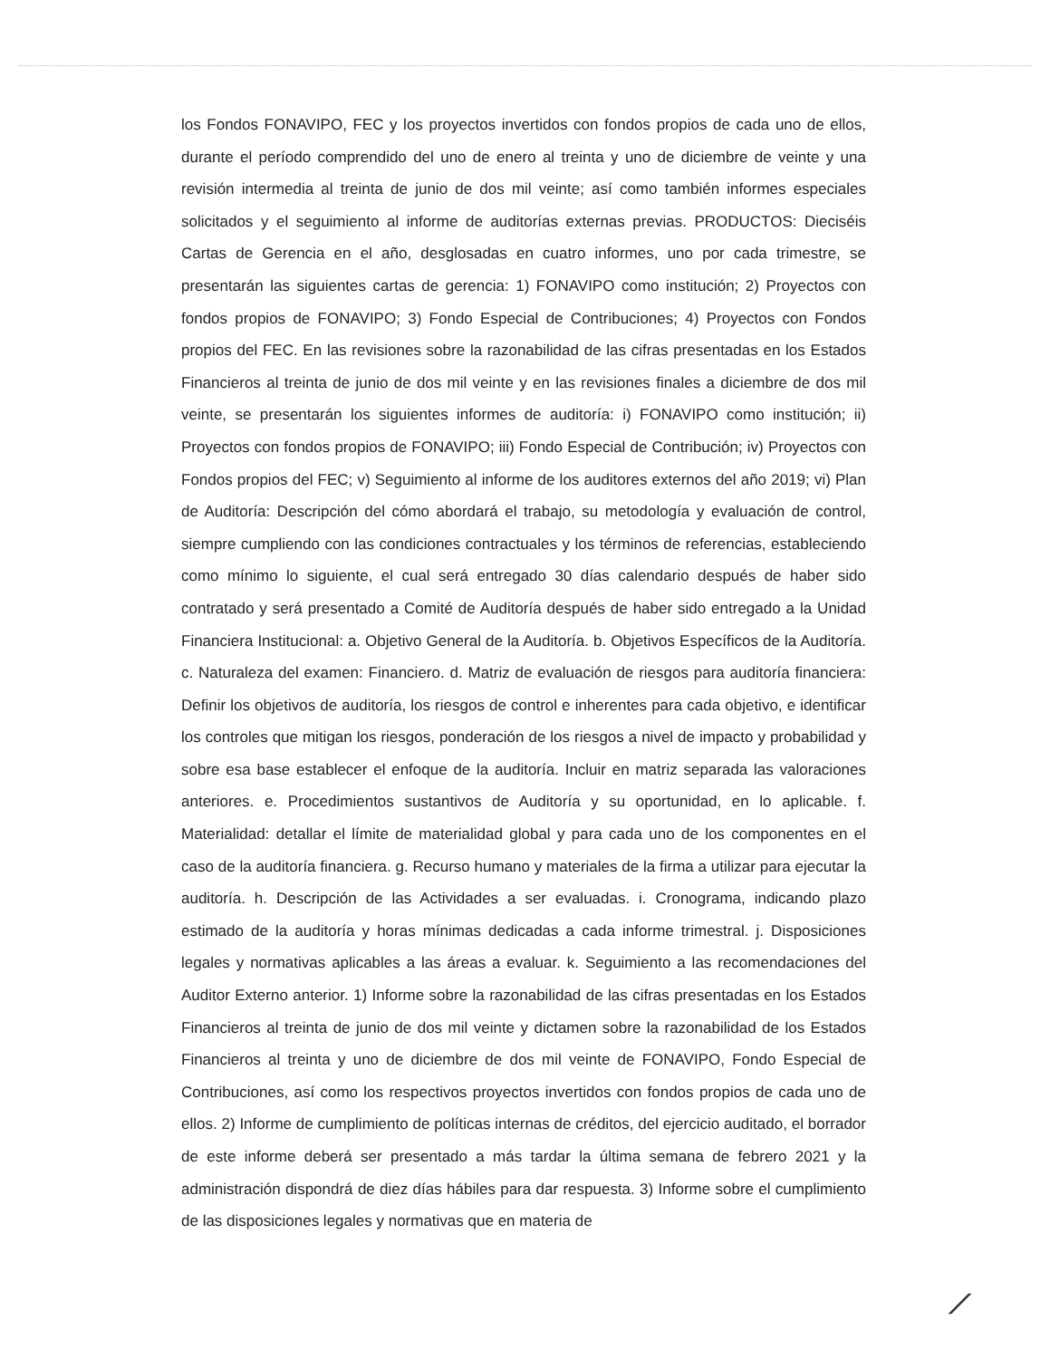los Fondos FONAVIPO, FEC y los proyectos invertidos con fondos propios de cada uno de ellos, durante el período comprendido del uno de enero al treinta y uno de diciembre de veinte y una revisión intermedia al treinta de junio de dos mil veinte; así como también informes especiales solicitados y el seguimiento al informe de auditorías externas previas. PRODUCTOS: Dieciséis Cartas de Gerencia en el año, desglosadas en cuatro informes, uno por cada trimestre, se presentarán las siguientes cartas de gerencia: 1) FONAVIPO como institución; 2) Proyectos con fondos propios de FONAVIPO; 3) Fondo Especial de Contribuciones; 4) Proyectos con Fondos propios del FEC. En las revisiones sobre la razonabilidad de las cifras presentadas en los Estados Financieros al treinta de junio de dos mil veinte y en las revisiones finales a diciembre de dos mil veinte, se presentarán los siguientes informes de auditoría: i) FONAVIPO como institución; ii) Proyectos con fondos propios de FONAVIPO; iii) Fondo Especial de Contribución; iv) Proyectos con Fondos propios del FEC; v) Seguimiento al informe de los auditores externos del año 2019; vi) Plan de Auditoría: Descripción del cómo abordará el trabajo, su metodología y evaluación de control, siempre cumpliendo con las condiciones contractuales y los términos de referencias, estableciendo como mínimo lo siguiente, el cual será entregado 30 días calendario después de haber sido contratado y será presentado a Comité de Auditoría después de haber sido entregado a la Unidad Financiera Institucional: a. Objetivo General de la Auditoría. b. Objetivos Específicos de la Auditoría. c. Naturaleza del examen: Financiero. d. Matriz de evaluación de riesgos para auditoría financiera: Definir los objetivos de auditoría, los riesgos de control e inherentes para cada objetivo, e identificar los controles que mitigan los riesgos, ponderación de los riesgos a nivel de impacto y probabilidad y sobre esa base establecer el enfoque de la auditoría. Incluir en matriz separada las valoraciones anteriores. e. Procedimientos sustantivos de Auditoría y su oportunidad, en lo aplicable. f. Materialidad: detallar el límite de materialidad global y para cada uno de los componentes en el caso de la auditoría financiera. g. Recurso humano y materiales de la firma a utilizar para ejecutar la auditoría. h. Descripción de las Actividades a ser evaluadas. i. Cronograma, indicando plazo estimado de la auditoría y horas mínimas dedicadas a cada informe trimestral. j. Disposiciones legales y normativas aplicables a las áreas a evaluar. k. Seguimiento a las recomendaciones del Auditor Externo anterior. 1) Informe sobre la razonabilidad de las cifras presentadas en los Estados Financieros al treinta de junio de dos mil veinte y dictamen sobre la razonabilidad de los Estados Financieros al treinta y uno de diciembre de dos mil veinte de FONAVIPO, Fondo Especial de Contribuciones, así como los respectivos proyectos invertidos con fondos propios de cada uno de ellos. 2) Informe de cumplimiento de políticas internas de créditos, del ejercicio auditado, el borrador de este informe deberá ser presentado a más tardar la última semana de febrero 2021 y la administración dispondrá de diez días hábiles para dar respuesta. 3) Informe sobre el cumplimiento de las disposiciones legales y normativas que en materia de
⟋